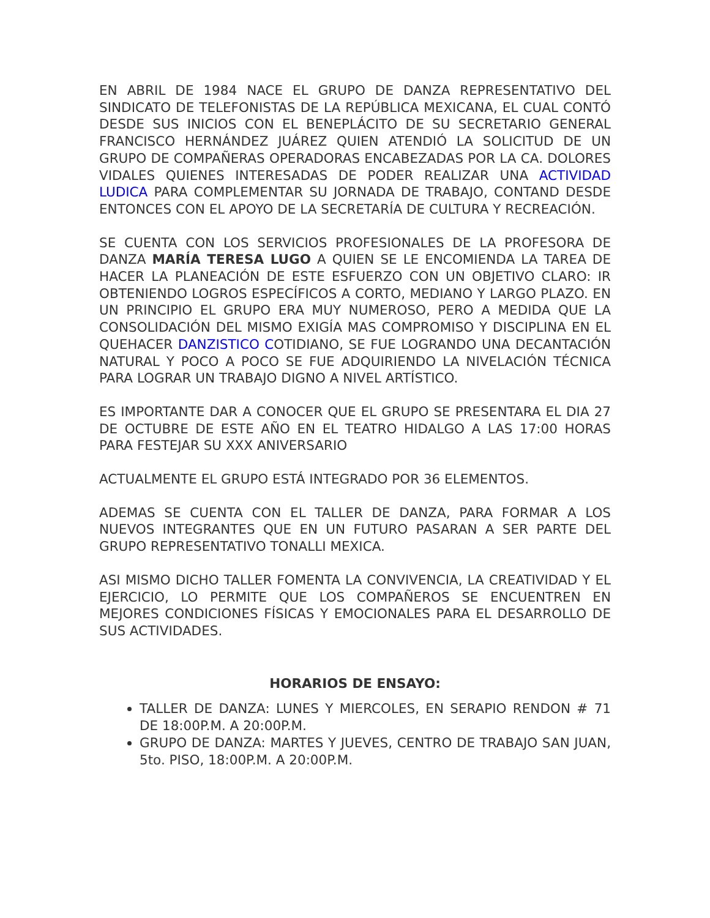EN ABRIL DE 1984 NACE EL GRUPO DE DANZA REPRESENTATIVO DEL SINDICATO DE TELEFONISTAS DE LA REPÚBLICA MEXICANA, EL CUAL CONTÓ DESDE SUS INICIOS CON EL BENEPLÁCITO DE SU SECRETARIO GENERAL FRANCISCO HERNÁNDEZ JUÁREZ QUIEN ATENDIÓ LA SOLICITUD DE UN GRUPO DE COMPAÑERAS OPERADORAS ENCABEZADAS POR LA CA. DOLORES VIDALES QUIENES INTERESADAS DE PODER REALIZAR UNA ACTIVIDAD LUDICA PARA COMPLEMENTAR SU JORNADA DE TRABAJO, CONTAND DESDE ENTONCES CON EL APOYO DE LA SECRETARÍA DE CULTURA Y RECREACIÓN.
SE CUENTA CON LOS SERVICIOS PROFESIONALES DE LA PROFESORA DE DANZA MARÍA TERESA LUGO A QUIEN SE LE ENCOMIENDA LA TAREA DE HACER LA PLANEACIÓN DE ESTE ESFUERZO CON UN OBJETIVO CLARO: IR OBTENIENDO LOGROS ESPECÍFICOS A CORTO, MEDIANO Y LARGO PLAZO. EN UN PRINCIPIO EL GRUPO ERA MUY NUMEROSO, PERO A MEDIDA QUE LA CONSOLIDACIÓN DEL MISMO EXIGÍA MAS COMPROMISO Y DISCIPLINA EN EL QUEHACER DANZISTICO COTIDIANO, SE FUE LOGRANDO UNA DECANTACIÓN NATURAL Y POCO A POCO SE FUE ADQUIRIENDO LA NIVELACIÓN TÉCNICA PARA LOGRAR UN TRABAJO DIGNO A NIVEL ARTÍSTICO.
ES IMPORTANTE DAR A CONOCER QUE EL GRUPO SE PRESENTARA EL DIA 27 DE OCTUBRE DE ESTE AÑO EN EL TEATRO HIDALGO A LAS 17:00 HORAS PARA FESTEJAR SU XXX ANIVERSARIO
ACTUALMENTE EL GRUPO ESTÁ INTEGRADO POR 36 ELEMENTOS.
ADEMAS SE CUENTA CON EL TALLER DE DANZA, PARA FORMAR A LOS NUEVOS INTEGRANTES QUE EN UN FUTURO PASARAN A SER PARTE DEL GRUPO REPRESENTATIVO TONALLI MEXICA.
ASI MISMO DICHO TALLER FOMENTA LA CONVIVENCIA, LA CREATIVIDAD Y EL EJERCICIO, LO PERMITE QUE LOS COMPAÑEROS SE ENCUENTREN EN MEJORES CONDICIONES FÍSICAS Y EMOCIONALES PARA EL DESARROLLO DE SUS ACTIVIDADES.
HORARIOS DE ENSAYO:
TALLER DE DANZA: LUNES Y MIERCOLES, EN SERAPIO RENDON # 71 DE 18:00P.M. A 20:00P.M.
GRUPO DE DANZA: MARTES Y JUEVES, CENTRO DE TRABAJO SAN JUAN, 5to. PISO, 18:00P.M. A 20:00P.M.